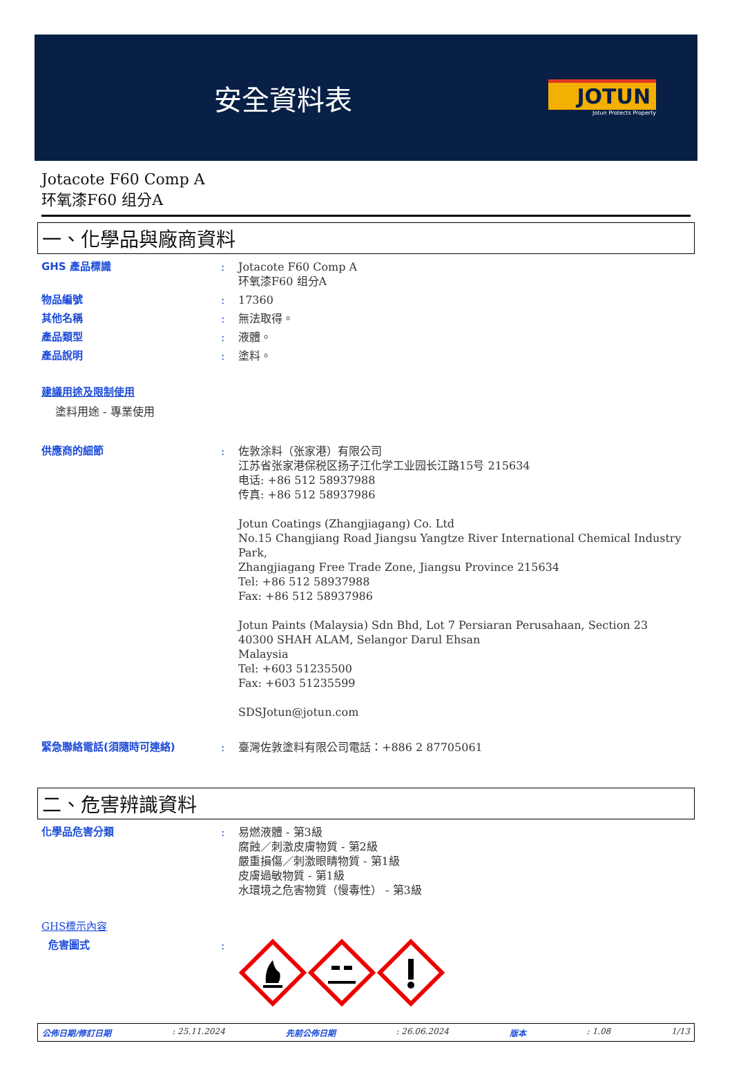安全資料表
JOTUN
Jotun Protects Property
Jotacote F60 Comp A
环氧漆F60 组分A
一、化學品與廠商資料
GHS 產品標識 : Jotacote F60 Comp A
环氧漆F60 组分A
物品編號 : 17360
其他名稱 : 無法取得。
產品類型 : 液體。
產品說明 : 塗料。
建議用途及限制使用
塗料用途 - 專業使用
供應商的細節 : 佐敦涂料（张家港）有限公司
江苏省张家港保税区扬子江化学工业园长江路15号 215634
电话: +86 512 58937988
传真: +86 512 58937986
Jotun Coatings (Zhangjiagang) Co. Ltd
No.15 Changjiang Road Jiangsu Yangtze River International Chemical Industry Park,
Zhangjiagang Free Trade Zone, Jiangsu Province 215634
Tel: +86 512 58937988
Fax: +86 512 58937986
Jotun Paints (Malaysia) Sdn Bhd, Lot 7 Persiaran Perusahaan, Section 23
40300 SHAH ALAM, Selangor Darul Ehsan
Malaysia
Tel: +603 51235500
Fax: +603 51235599
SDSJotun@jotun.com
緊急聯絡電話(須隨時可連絡) : 臺灣佐敦塗料有限公司電話：+886 2 87705061
二、危害辨識資料
化學品危害分類 : 易燃液體 - 第3級
腐蝕／刺激皮膚物質 - 第2級
嚴重損傷／刺激眼睛物質 - 第1級
皮膚過敏物質 - 第1級
水環境之危害物質（慢毒性） - 第3級
GHS標示內容
危害圖式 :
公佈日期/修訂日期: 25.11.2024 先前公佈日期: 26.06.2024 版本: 1.08 1/13